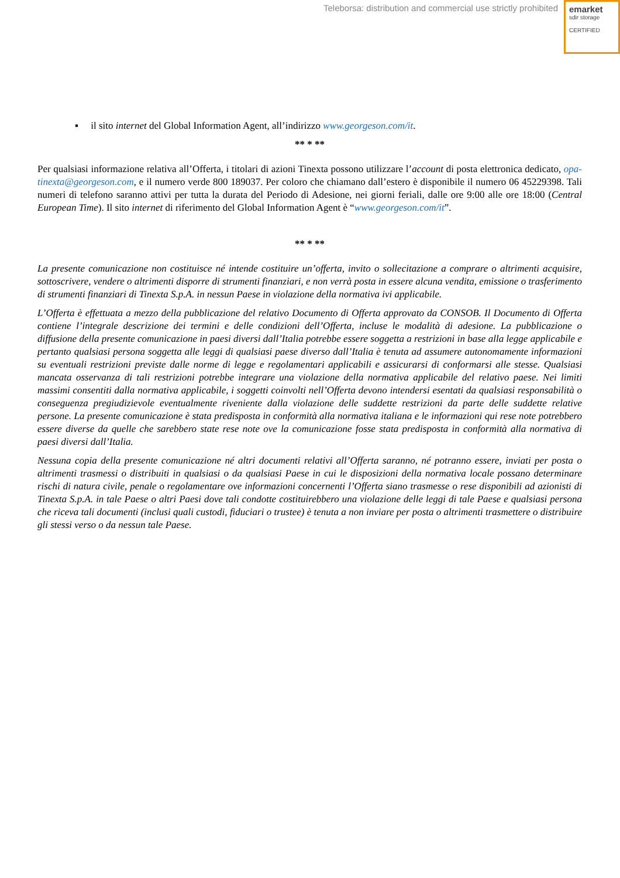Teleborsa: distribution and commercial use strictly prohibited
emarket
sdir storage
CERTIFIED
▪ il sito internet del Global Information Agent, all’indirizzo www.georgeson.com/it.
** * **
Per qualsiasi informazione relativa all’Offerta, i titolari di azioni Tinexta possono utilizzare l’account di posta elettronica dedicato, opa-tinexta@georgeson.com, e il numero verde 800 189037. Per coloro che chiamano dall’estero è disponibile il numero 06 45229398. Tali numeri di telefono saranno attivi per tutta la durata del Periodo di Adesione, nei giorni feriali, dalle ore 9:00 alle ore 18:00 (Central European Time). Il sito internet di riferimento del Global Information Agent è “www.georgeson.com/it”.
** * **
La presente comunicazione non costituisce né intende costituire un’offerta, invito o sollecitazione a comprare o altrimenti acquisire, sottoscrivere, vendere o altrimenti disporre di strumenti finanziari, e non verrà posta in essere alcuna vendita, emissione o trasferimento di strumenti finanziari di Tinexta S.p.A. in nessun Paese in violazione della normativa ivi applicabile.
L’Offerta è effettuata a mezzo della pubblicazione del relativo Documento di Offerta approvato da CONSOB. Il Documento di Offerta contiene l’integrale descrizione dei termini e delle condizioni dell’Offerta, incluse le modalità di adesione. La pubblicazione o diffusione della presente comunicazione in paesi diversi dall’Italia potrebbe essere soggetta a restrizioni in base alla legge applicabile e pertanto qualsiasi persona soggetta alle leggi di qualsiasi paese diverso dall’Italia è tenuta ad assumere autonomamente informazioni su eventuali restrizioni previste dalle norme di legge e regolamentari applicabili e assicurarsi di conformarsi alle stesse. Qualsiasi mancata osservanza di tali restrizioni potrebbe integrare una violazione della normativa applicabile del relativo paese. Nei limiti massimi consentiti dalla normativa applicabile, i soggetti coinvolti nell’Offerta devono intendersi esentati da qualsiasi responsabilità o conseguenza pregiudizievole eventualmente riveniente dalla violazione delle suddette restrizioni da parte delle suddette relative persone. La presente comunicazione è stata predisposta in conformità alla normativa italiana e le informazioni qui rese note potrebbero essere diverse da quelle che sarebbero state rese note ove la comunicazione fosse stata predisposta in conformità alla normativa di paesi diversi dall’Italia.
Nessuna copia della presente comunicazione né altri documenti relativi all’Offerta saranno, né potranno essere, inviati per posta o altrimenti trasmessi o distribuiti in qualsiasi o da qualsiasi Paese in cui le disposizioni della normativa locale possano determinare rischi di natura civile, penale o regolamentare ove informazioni concernenti l’Offerta siano trasmesse o rese disponibili ad azionisti di Tinexta S.p.A. in tale Paese o altri Paesi dove tali condotte costituirebbero una violazione delle leggi di tale Paese e qualsiasi persona che riceva tali documenti (inclusi quali custodi, fiduciari o trustee) è tenuta a non inviare per posta o altrimenti trasmettere o distribuire gli stessi verso o da nessun tale Paese.